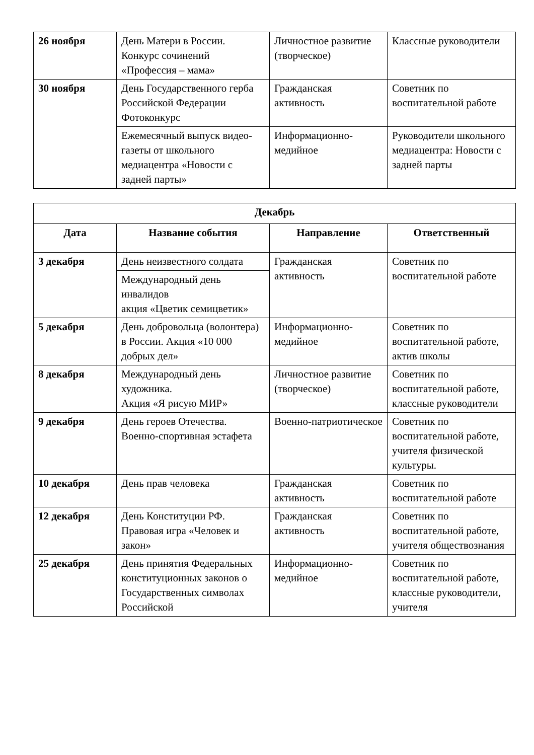| 26 ноября | День Матери в России. Конкурс сочинений «Профессия – мама» | Личностное развитие (творческое) | Классные руководители |
| 30 ноября | День Государственного герба Российской Федерации Фотоконкурс | Гражданская активность | Советник по воспитательной работе |
| | Ежемесячный выпуск видео-газеты от школьного медиацентра «Новости с задней парты» | Информационно-медийное | Руководители школьного медиацентра: Новости с задней парты |
| Декабрь | | | |
| --- | --- | --- | --- |
| Дата | Название события | Направление | Ответственный |
| 3 декабря | День неизвестного солдата | Гражданская активность | Советник по воспитательной работе |
| | Международный день инвалидов акция «Цветик семицветик» | | |
| 5 декабря | День добровольца (волонтера) в России. Акция «10 000 добрых дел» | Информационно-медийное | Советник по воспитательной работе, актив школы |
| 8 декабря | Международный день художника. Акция «Я рисую МИР» | Личностное развитие (творческое) | Советник по воспитательной работе, классные руководители |
| 9 декабря | День героев Отечества. Военно-спортивная эстафета | Военно-патриотическое | Советник по воспитательной работе, учителя физической культуры. |
| 10 декабря | День прав человека | Гражданская активность | Советник по воспитательной работе |
| 12 декабря | День Конституции РФ. Правовая игра «Человек и закон» | Гражданская активность | Советник по воспитательной работе, учителя обществознания |
| 25 декабря | День принятия Федеральных конституционных законов о Государственных символах Российской | Информационно-медийное | Советник по воспитательной работе, классные руководители, учителя |